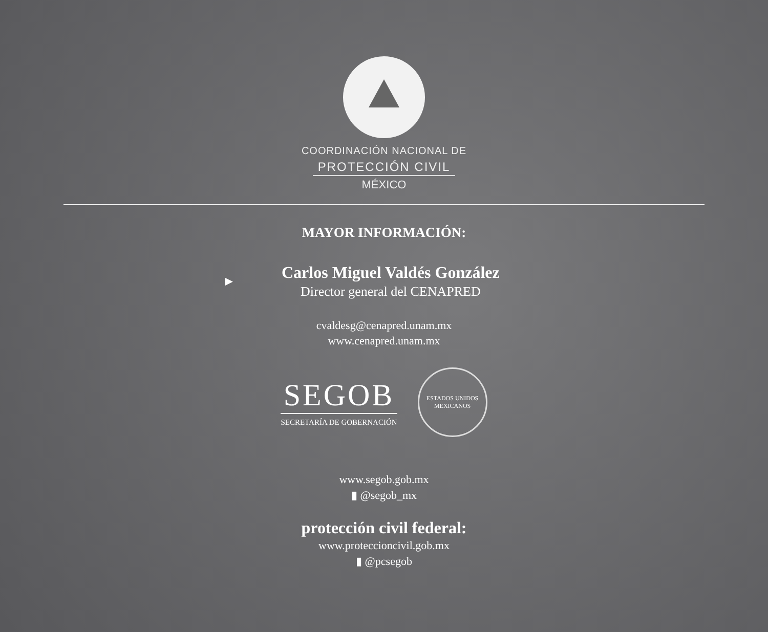COORDINACIÓN NACIONAL DE
PROTECCIÓN CIVIL
MÉXICO
MAYOR INFORMACIÓN:
►
Carlos Miguel Valdés González
Director general del CENAPRED
cvaldesg@cenapred.unam.mx
www.cenapred.unam.mx
SEGOB
SECRETARÍA DE GOBERNACIÓN
ESTADOS UNIDOS MEXICANOS
www.segob.gob.mx
▮ @segob_mx
protección civil federal:
www.proteccioncivil.gob.mx
▮ @pcsegob